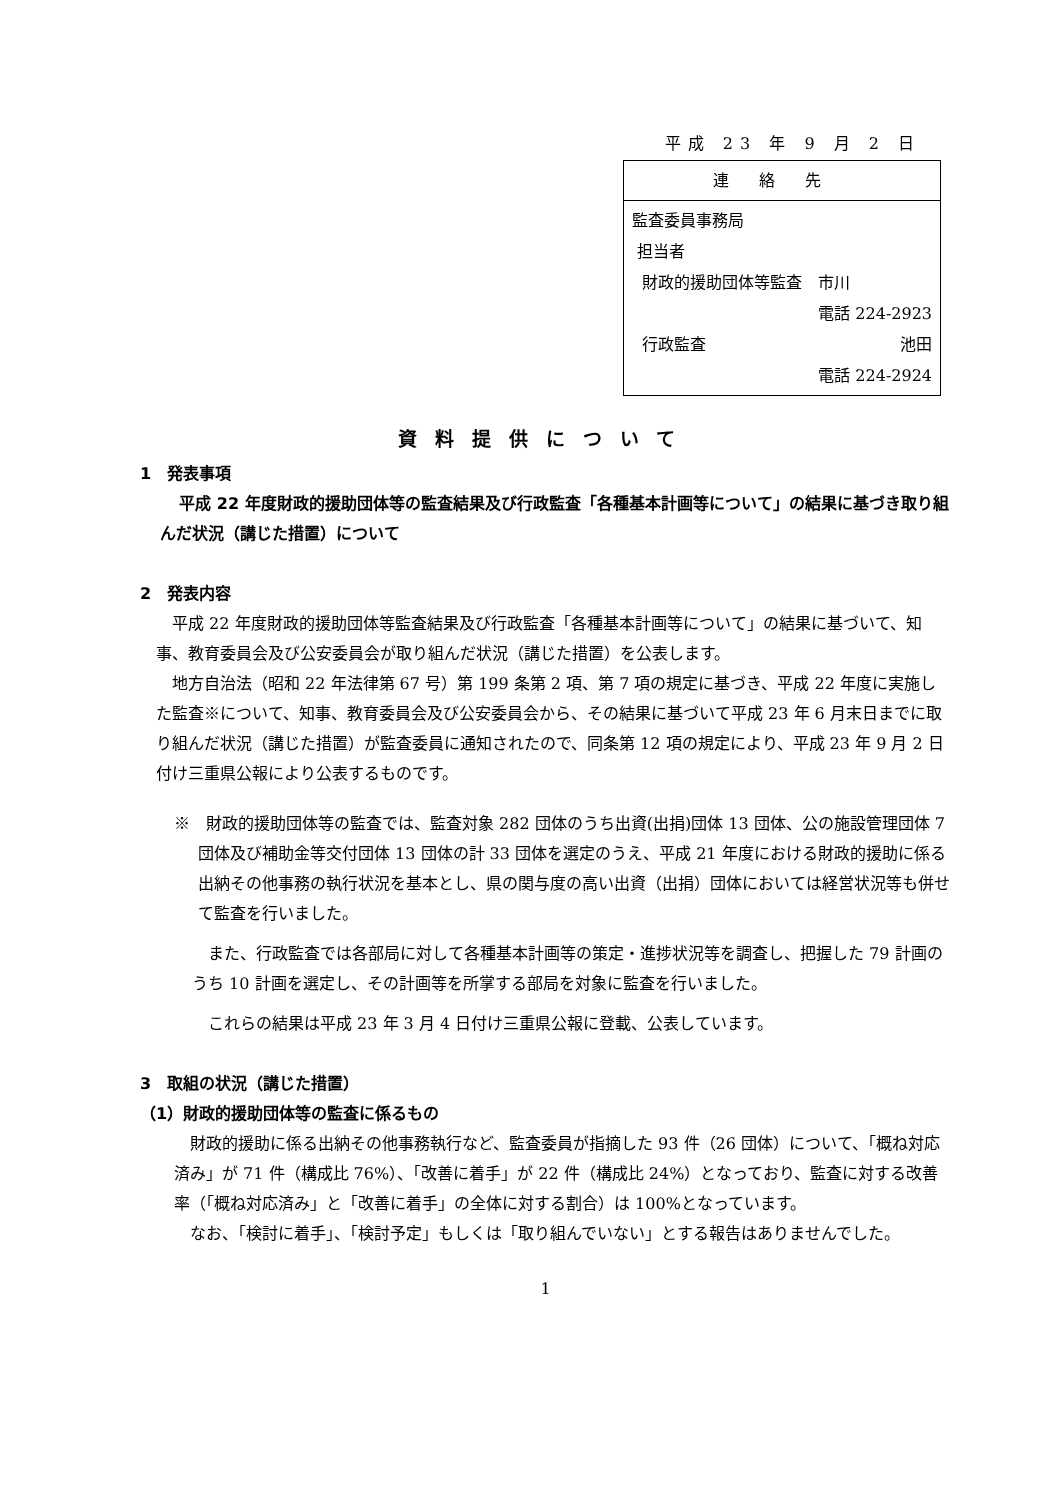平成 23 年 9 月 2 日
| 連絡先 |
| 監査委員事務局 担当者 財政的援助団体等監査 市川 電話 224-2923 行政監査 池田 電話 224-2924 |
資料提供について
1　発表事項
平成 22 年度財政的援助団体等の監査結果及び行政監査「各種基本計画等について」の結果に基づき取り組んだ状況（講じた措置）について
2　発表内容
平成 22 年度財政的援助団体等監査結果及び行政監査「各種基本計画等について」の結果に基づいて、知事、教育委員会及び公安委員会が取り組んだ状況（講じた措置）を公表します。
地方自治法（昭和 22 年法律第 67 号）第 199 条第 2 項、第 7 項の規定に基づき、平成 22 年度に実施した監査※について、知事、教育委員会及び公安委員会から、その結果に基づいて平成 23 年 6 月末日までに取り組んだ状況（講じた措置）が監査委員に通知されたので、同条第 12 項の規定により、平成 23 年 9 月 2 日付け三重県公報により公表するものです。
※　財政的援助団体等の監査では、監査対象 282 団体のうち出資(出捐)団体 13 団体、公の施設管理団体 7 団体及び補助金等交付団体 13 団体の計 33 団体を選定のうえ、平成 21 年度における財政的援助に係る出納その他事務の執行状況を基本とし、県の関与度の高い出資（出捐）団体においては経営状況等も併せて監査を行いました。
また、行政監査では各部局に対して各種基本計画等の策定・進捗状況等を調査し、把握した 79 計画のうち 10 計画を選定し、その計画等を所掌する部局を対象に監査を行いました。
これらの結果は平成 23 年 3 月 4 日付け三重県公報に登載、公表しています。
3　取組の状況（講じた措置）
（1）財政的援助団体等の監査に係るもの
財政的援助に係る出納その他事務執行など、監査委員が指摘した 93 件（26 団体）について、「概ね対応済み」が 71 件（構成比 76%）、「改善に着手」が 22 件（構成比 24%）となっており、監査に対する改善率（「概ね対応済み」と「改善に着手」の全体に対する割合）は 100%となっています。
なお、「検討に着手」、「検討予定」もしくは「取り組んでいない」とする報告はありませんでした。
1